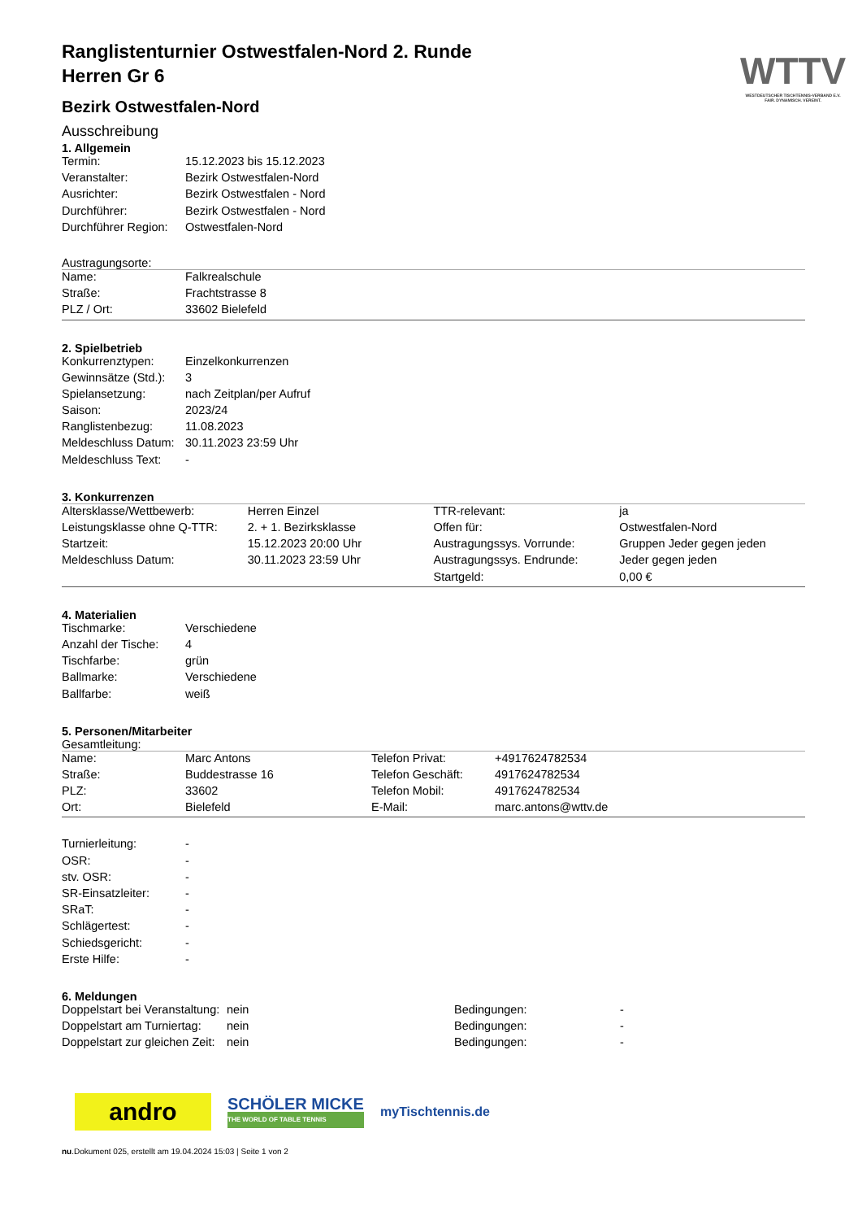WTTV
WESTDEUTSCHER TISCHTENNIS-VERBAND E.V.
FAIR. DYNAMISCH. VEREINT.
Ranglistenturnier Ostwestfalen-Nord 2. Runde
Herren Gr 6
Bezirk Ostwestfalen-Nord
Ausschreibung
1. Allgemein
| Termin: | 15.12.2023 bis 15.12.2023 |
| Veranstalter: | Bezirk Ostwestfalen-Nord |
| Ausrichter: | Bezirk Ostwestfalen - Nord |
| Durchführer: | Bezirk Ostwestfalen - Nord |
| Durchführer Region: | Ostwestfalen-Nord |
Austragungsorte:
| Name: | Falkrealschule |
| Straße: | Frachtstrasse 8 |
| PLZ / Ort: | 33602 Bielefeld |
2. Spielbetrieb
| Konkurrenztypen: | Einzelkonkurrenzen |
| Gewinnsätze (Std.): | 3 |
| Spielansetzung: | nach Zeitplan/per Aufruf |
| Saison: | 2023/24 |
| Ranglistenbezug: | 11.08.2023 |
| Meldeschluss Datum: | 30.11.2023 23:59 Uhr |
| Meldeschluss Text: | - |
3. Konkurrenzen
| Altersklasse/Wettbewerb: | Herren Einzel | TTR-relevant: | ja |
| Leistungsklasse ohne Q-TTR: | 2. + 1. Bezirksklasse | Offen für: | Ostwestfalen-Nord |
| Startzeit: | 15.12.2023 20:00 Uhr | Austragungssys. Vorrunde: | Gruppen Jeder gegen jeden |
| Meldeschluss Datum: | 30.11.2023 23:59 Uhr | Austragungssys. Endrunde: | Jeder gegen jeden |
| | | Startgeld: | 0,00 € |
4. Materialien
| Tischmarke: | Verschiedene |
| Anzahl der Tische: | 4 |
| Tischfarbe: | grün |
| Ballmarke: | Verschiedene |
| Ballfarbe: | weiß |
5. Personen/Mitarbeiter
Gesamtleitung:
| Name: | Marc Antons | Telefon Privat: | +4917624782534 |
| Straße: | Buddestrasse 16 | Telefon Geschäft: | 4917624782534 |
| PLZ: | 33602 | Telefon Mobil: | 4917624782534 |
| Ort: | Bielefeld | E-Mail: | marc.antons@wttv.de |
| Turnierleitung: | - |
| OSR: | - |
| stv. OSR: | - |
| SR-Einsatzleiter: | - |
| SRaT: | - |
| Schlägertest: | - |
| Schiedsgericht: | - |
| Erste Hilfe: | - |
6. Meldungen
| Doppelstart bei Veranstaltung: | nein | Bedingungen: | - |
| Doppelstart am Turniertag: | nein | Bedingungen: | - |
| Doppelstart zur gleichen Zeit: | nein | Bedingungen: | - |
andro
SCHÖLER MICKE
THE WORLD OF TABLE TENNIS
myTischtennis.de
nu.Dokument 025, erstellt am 19.04.2024 15:03 | Seite 1 von 2